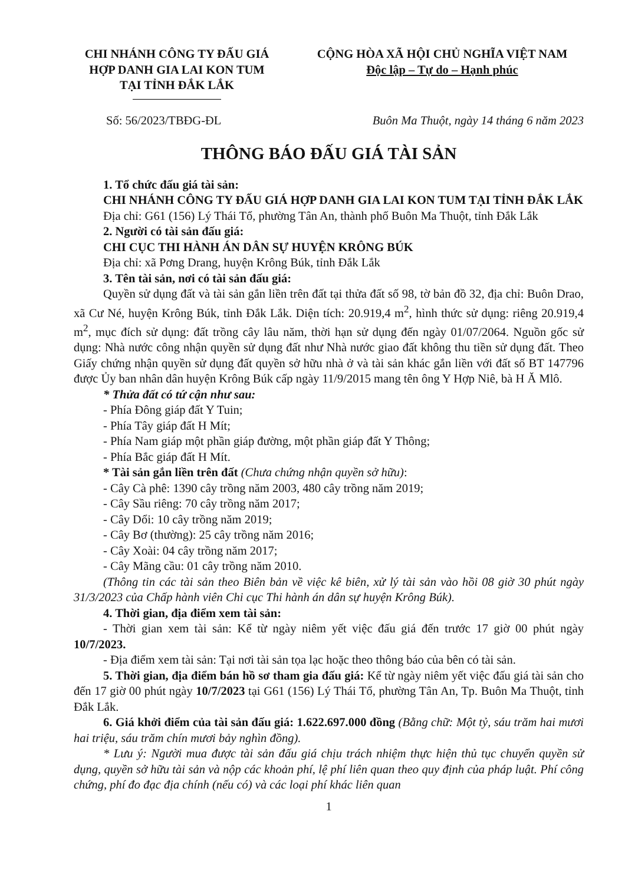CHI NHÁNH CÔNG TY ĐẤU GIÁ
HỢP DANH GIA LAI KON TUM
TẠI TỈNH ĐẮK LẮK
CỘNG HÒA XÃ HỘI CHỦ NGHĨA VIỆT NAM
Độc lập – Tự do – Hạnh phúc
Số: 56/2023/TBĐG-ĐL Buôn Ma Thuột, ngày 14 tháng 6 năm 2023
THÔNG BÁO ĐẤU GIÁ TÀI SẢN
1. Tổ chức đấu giá tài sản:
CHI NHÁNH CÔNG TY ĐẤU GIÁ HỢP DANH GIA LAI KON TUM TẠI TỈNH ĐẮK LẮK
Địa chỉ: G61 (156) Lý Thái Tổ, phường Tân An, thành phố Buôn Ma Thuột, tỉnh Đắk Lắk
2. Người có tài sản đấu giá:
CHI CỤC THI HÀNH ÁN DÂN SỰ HUYỆN KRÔNG BÚK
Địa chỉ: xã Pơng Drang, huyện Krông Búk, tỉnh Đắk Lắk
3. Tên tài sản, nơi có tài sản đấu giá:
Quyền sử dụng đất và tài sản gắn liền trên đất tại thửa đất số 98, tờ bản đồ 32, địa chỉ: Buôn Drao, xã Cư Né, huyện Krông Búk, tỉnh Đắk Lắk. Diện tích: 20.919,4 m<sup>2</sup>, hình thức sử dụng: riêng 20.919,4 m<sup>2</sup>, mục đích sử dụng: đất trồng cây lâu năm, thời hạn sử dụng đến ngày 01/07/2064. Nguồn gốc sử dụng: Nhà nước công nhận quyền sử dụng đất như Nhà nước giao đất không thu tiền sử dụng đất. Theo Giấy chứng nhận quyền sử dụng đất quyền sở hữu nhà ở và tài sản khác gắn liền với đất số BT 147796 được Ủy ban nhân dân huyện Krông Búk cấp ngày 11/9/2015 mang tên ông Y Hợp Niê, bà H Ă Mlô.
* Thửa đất có tứ cận như sau:
- Phía Đông giáp đất Y Tuin;
- Phía Tây giáp đất H Mít;
- Phía Nam giáp một phần giáp đường, một phần giáp đất Y Thông;
- Phía Bắc giáp đất H Mít.
* Tài sản gắn liền trên đất (Chưa chứng nhận quyền sở hữu):
- Cây Cà phê: 1390 cây trồng năm 2003, 480 cây trồng năm 2019;
- Cây Sầu riêng: 70 cây trồng năm 2017;
- Cây Dổi: 10 cây trồng năm 2019;
- Cây Bơ (thường): 25 cây trồng năm 2016;
- Cây Xoài: 04 cây trồng năm 2017;
- Cây Mãng cầu: 01 cây trồng năm 2010.
(Thông tin các tài sản theo Biên bản về việc kê biên, xử lý tài sản vào hồi 08 giờ 30 phút ngày 31/3/2023 của Chấp hành viên Chi cục Thi hành án dân sự huyện Krông Búk).
4. Thời gian, địa điểm xem tài sản:
- Thời gian xem tài sản: Kể từ ngày niêm yết việc đấu giá đến trước 17 giờ 00 phút ngày 10/7/2023.
- Địa điểm xem tài sản: Tại nơi tài sản tọa lạc hoặc theo thông báo của bên có tài sản.
5. Thời gian, địa điểm bán hồ sơ tham gia đấu giá: Kể từ ngày niêm yết việc đấu giá tài sản cho đến 17 giờ 00 phút ngày 10/7/2023 tại G61 (156) Lý Thái Tổ, phường Tân An, Tp. Buôn Ma Thuột, tỉnh Đắk Lắk.
6. Giá khởi điểm của tài sản đấu giá: 1.622.697.000 đồng (Bằng chữ: Một tỷ, sáu trăm hai mươi hai triệu, sáu trăm chín mươi bảy nghìn đồng).
* Lưu ý: Người mua được tài sản đấu giá chịu trách nhiệm thực hiện thủ tục chuyển quyền sử dụng, quyền sở hữu tài sản và nộp các khoản phí, lệ phí liên quan theo quy định của pháp luật. Phí công chứng, phí đo đạc địa chính (nếu có) và các loại phí khác liên quan
1